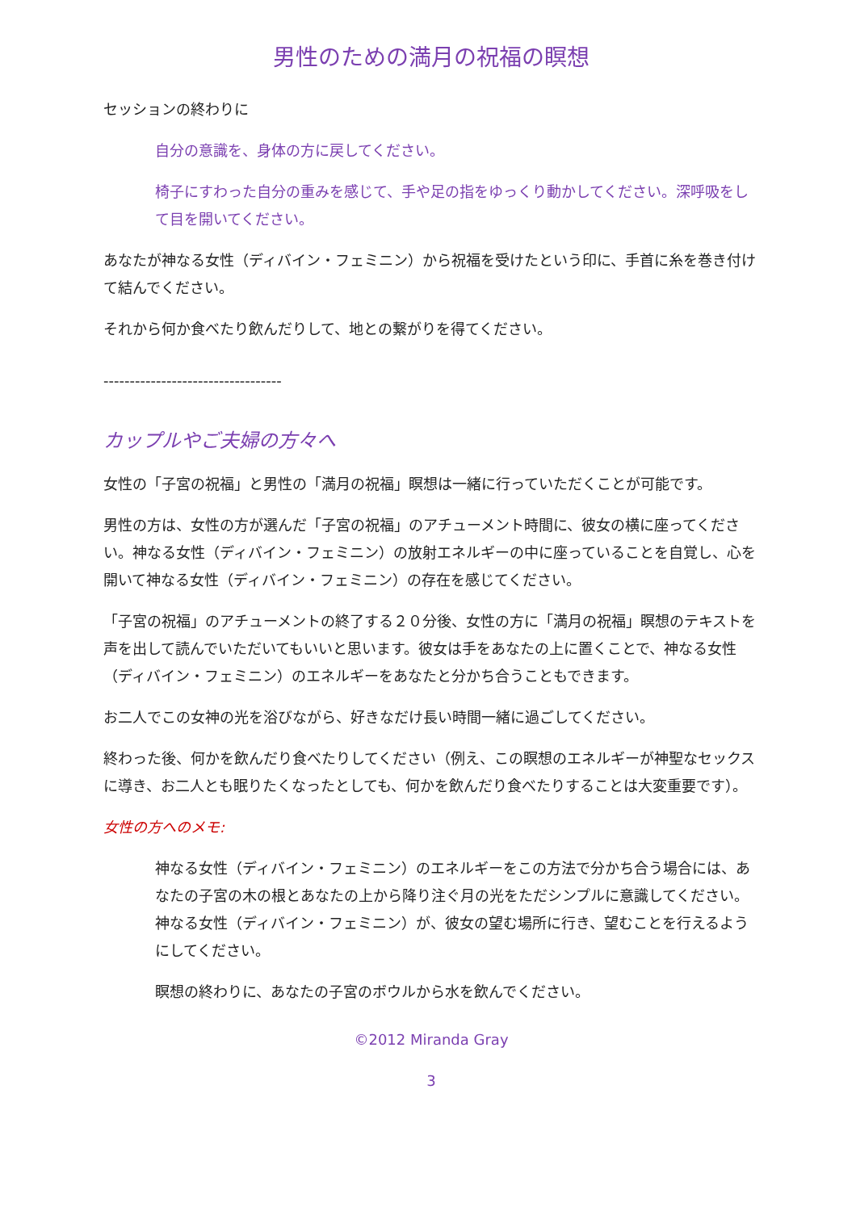男性のための満月の祝福の瞑想
セッションの終わりに
自分の意識を、身体の方に戻してください。
椅子にすわった自分の重みを感じて、手や足の指をゆっくり動かしてください。深呼吸をして目を開いてください。
あなたが神なる女性（ディバイン・フェミニン）から祝福を受けたという印に、手首に糸を巻き付けて結んでください。
それから何か食べたり飲んだりして、地との繋がりを得てください。
----------------------------------
カップルやご夫婦の方々へ
女性の「子宮の祝福」と男性の「満月の祝福」瞑想は一緒に行っていただくことが可能です。
男性の方は、女性の方が選んだ「子宮の祝福」のアチューメント時間に、彼女の横に座ってください。神なる女性（ディバイン・フェミニン）の放射エネルギーの中に座っていることを自覚し、心を開いて神なる女性（ディバイン・フェミニン）の存在を感じてください。
「子宮の祝福」のアチューメントの終了する２０分後、女性の方に「満月の祝福」瞑想のテキストを声を出して読んでいただいてもいいと思います。彼女は手をあなたの上に置くことで、神なる女性（ディバイン・フェミニン）のエネルギーをあなたと分かち合うこともできます。
お二人でこの女神の光を浴びながら、好きなだけ長い時間一緒に過ごしてください。
終わった後、何かを飲んだり食べたりしてください（例え、この瞑想のエネルギーが神聖なセックスに導き、お二人とも眠りたくなったとしても、何かを飲んだり食べたりすることは大変重要です）。
女性の方へのメモ:
神なる女性（ディバイン・フェミニン）のエネルギーをこの方法で分かち合う場合には、あなたの子宮の木の根とあなたの上から降り注ぐ月の光をただシンプルに意識してください。神なる女性（ディバイン・フェミニン）が、彼女の望む場所に行き、望むことを行えるようにしてください。
瞑想の終わりに、あなたの子宮のボウルから水を飲んでください。
©2012 Miranda Gray
3